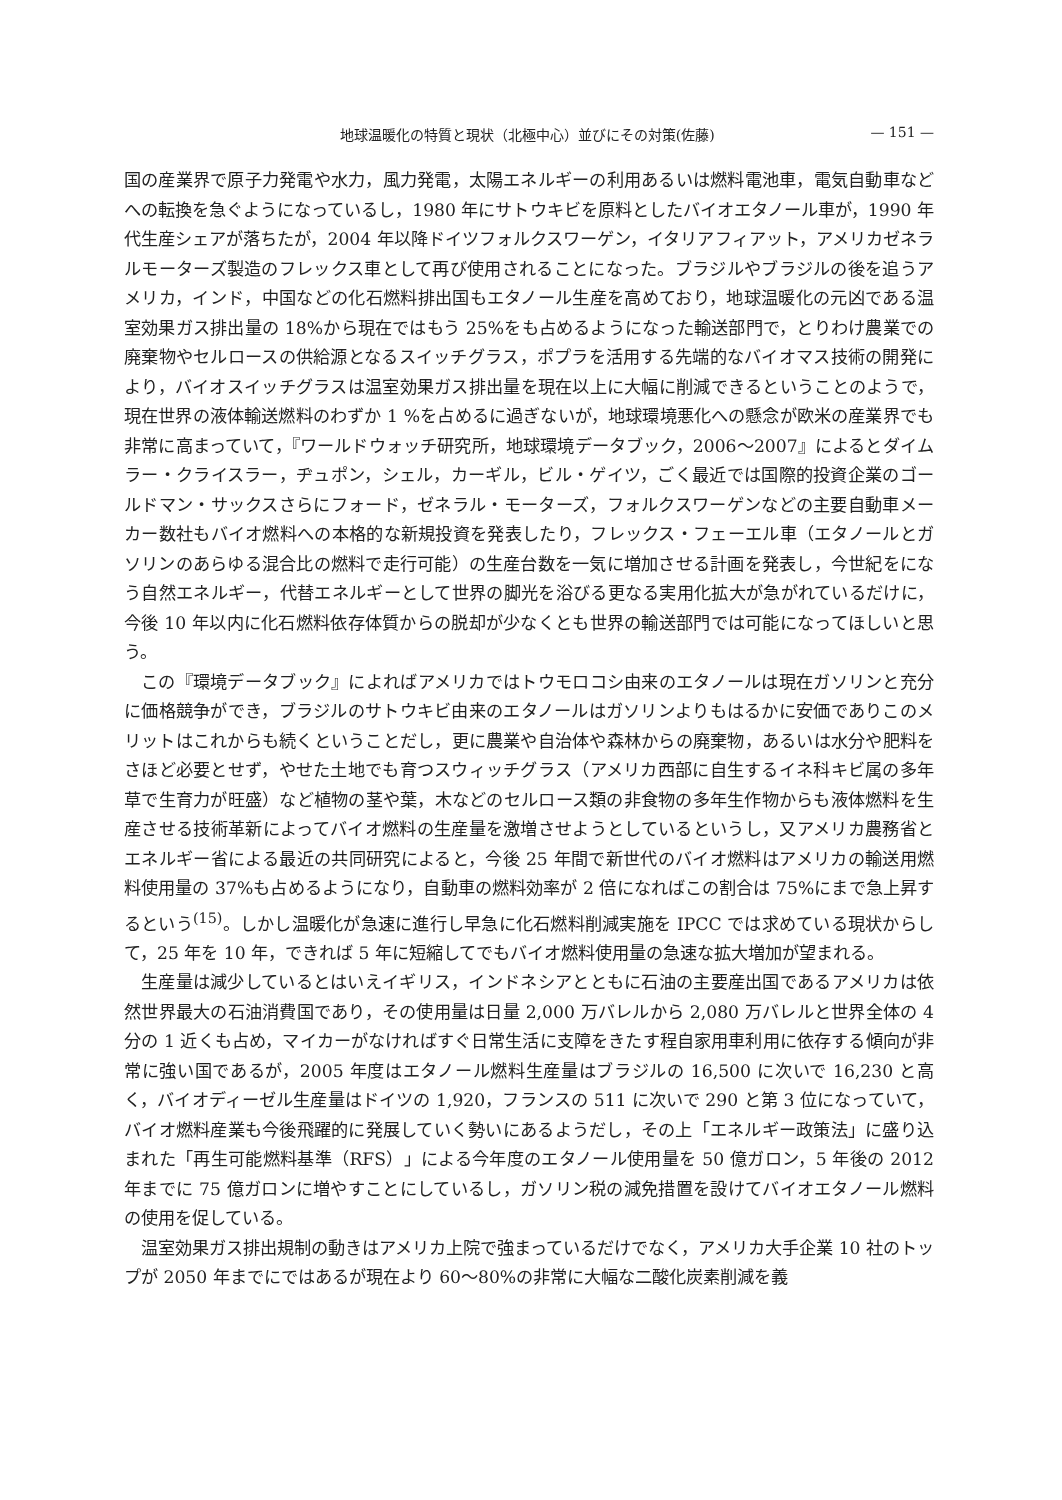地球温暖化の特質と現状（北極中心）並びにその対策(佐藤) — 151 —
国の産業界で原子力発電や水力，風力発電，太陽エネルギーの利用あるいは燃料電池車，電気自動車などへの転換を急ぐようになっているし，1980 年にサトウキビを原料としたバイオエタノール車が，1990 年代生産シェアが落ちたが，2004 年以降ドイツフォルクスワーゲン，イタリアフィアット，アメリカゼネラルモーターズ製造のフレックス車として再び使用されることになった。ブラジルやブラジルの後を追うアメリカ，インド，中国などの化石燃料排出国もエタノール生産を高めており，地球温暖化の元凶である温室効果ガス排出量の 18%から現在ではもう 25%をも占めるようになった輸送部門で，とりわけ農業での廃棄物やセルロースの供給源となるスイッチグラス，ポプラを活用する先端的なバイオマス技術の開発により，バイオスイッチグラスは温室効果ガス排出量を現在以上に大幅に削減できるということのようで，現在世界の液体輸送燃料のわずか 1 %を占めるに過ぎないが，地球環境悪化への懸念が欧米の産業界でも非常に高まっていて，『ワールドウォッチ研究所，地球環境データブック，2006～2007』によるとダイムラー・クライスラー，ヂュポン，シェル，カーギル，ビル・ゲイツ，ごく最近では国際的投資企業のゴールドマン・サックスさらにフォード，ゼネラル・モーターズ，フォルクスワーゲンなどの主要自動車メーカー数社もバイオ燃料への本格的な新規投資を発表したり，フレックス・フェーエル車（エタノールとガソリンのあらゆる混合比の燃料で走行可能）の生産台数を一気に増加させる計画を発表し，今世紀をになう自然エネルギー，代替エネルギーとして世界の脚光を浴びる更なる実用化拡大が急がれているだけに，今後 10 年以内に化石燃料依存体質からの脱却が少なくとも世界の輸送部門では可能になってほしいと思う。
この『環境データブック』によればアメリカではトウモロコシ由来のエタノールは現在ガソリンと充分に価格競争ができ，ブラジルのサトウキビ由来のエタノールはガソリンよりもはるかに安価でありこのメリットはこれからも続くということだし，更に農業や自治体や森林からの廃棄物，あるいは水分や肥料をさほど必要とせず，やせた土地でも育つスウィッチグラス（アメリカ西部に自生するイネ科キビ属の多年草で生育力が旺盛）など植物の茎や葉，木などのセルロース類の非食物の多年生作物からも液体燃料を生産させる技術革新によってバイオ燃料の生産量を激増させようとしているというし，又アメリカ農務省とエネルギー省による最近の共同研究によると，今後 25 年間で新世代のバイオ燃料はアメリカの輸送用燃料使用量の 37%も占めるようになり，自動車の燃料効率が 2 倍になればこの割合は 75%にまで急上昇するという<sup>(15)</sup>。しかし温暖化が急速に進行し早急に化石燃料削減実施を IPCC では求めている現状からして，25 年を 10 年，できれば 5 年に短縮してでもバイオ燃料使用量の急速な拡大増加が望まれる。
生産量は減少しているとはいえイギリス，インドネシアとともに石油の主要産出国であるアメリカは依然世界最大の石油消費国であり，その使用量は日量 2,000 万バレルから 2,080 万バレルと世界全体の 4 分の 1 近くも占め，マイカーがなければすぐ日常生活に支障をきたす程自家用車利用に依存する傾向が非常に強い国であるが，2005 年度はエタノール燃料生産量はブラジルの 16,500 に次いで 16,230 と高く，バイオディーゼル生産量はドイツの 1,920，フランスの 511 に次いで 290 と第 3 位になっていて，バイオ燃料産業も今後飛躍的に発展していく勢いにあるようだし，その上「エネルギー政策法」に盛り込まれた「再生可能燃料基準（RFS）」による今年度のエタノール使用量を 50 億ガロン，5 年後の 2012 年までに 75 億ガロンに増やすことにしているし，ガソリン税の減免措置を設けてバイオエタノール燃料の使用を促している。
温室効果ガス排出規制の動きはアメリカ上院で強まっているだけでなく，アメリカ大手企業 10 社のトップが 2050 年までにではあるが現在より 60～80%の非常に大幅な二酸化炭素削減を義